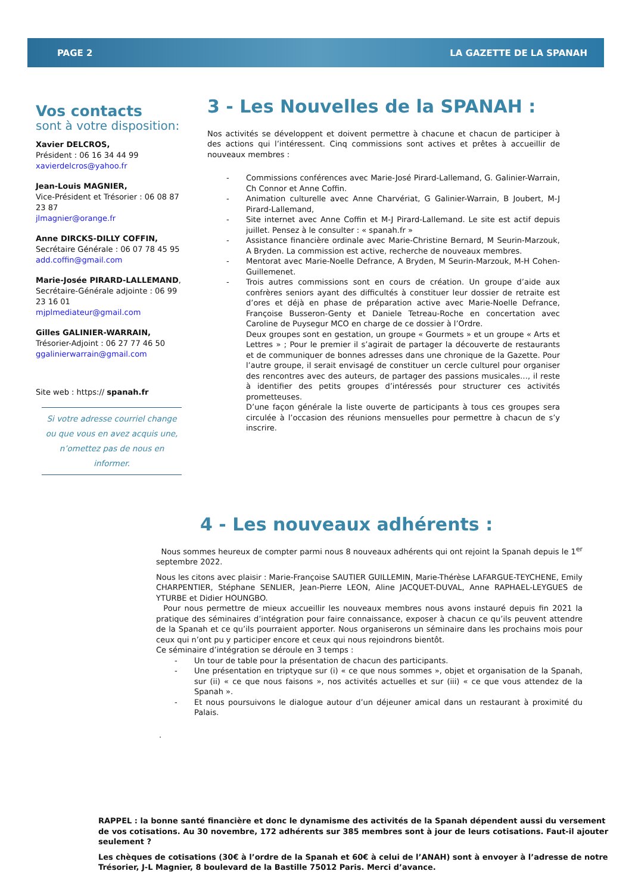PAGE 2 LA GAZETTE DE LA SPANAH
Vos contacts
sont à votre disposition:
Xavier DELCROS,
Président : 06 16 34 44 99
xavierdelcros@yahoo.fr
Jean-Louis MAGNIER,
Vice-Président et Trésorier : 06 08 87 23 87
jlmagnier@orange.fr
Anne DIRCKS-DILLY COFFIN,
Secrétaire Générale : 06 07 78 45 95
add.coffin@gmail.com
Marie-Josée PIRARD-LALLEMAND,
Secrétaire-Générale adjointe : 06 99 23 16 01
mjplmediateur@gmail.com
Gilles GALINIER-WARRAIN,
Trésorier-Adjoint : 06 27 77 46 50
ggalinierwarrain@gmail.com
Site web : https:// spanah.fr
Si votre adresse courriel change ou que vous en avez acquis une, n’omettez pas de nous en informer.
3 - Les Nouvelles de la SPANAH :
Nos activités se développent et doivent permettre à chacune et chacun de participer à des actions qui l’intéressent. Cinq commissions sont actives et prêtes à accueillir de nouveaux membres :
- Commissions conférences avec Marie-José Pirard-Lallemand, G. Galinier-Warrain, Ch Connor et Anne Coffin.
- Animation culturelle avec Anne Charvériat, G Galinier-Warrain, B Joubert, M-J Pirard-Lallemand,
- Site internet avec Anne Coffin et M-J Pirard-Lallemand. Le site est actif depuis juillet. Pensez à le consulter : « spanah.fr »
- Assistance financière ordinale avec Marie-Christine Bernard, M Seurin-Marzouk, A Bryden. La commission est active, recherche de nouveaux membres.
- Mentorat avec Marie-Noelle Defrance, A Bryden, M Seurin-Marzouk, M-H Cohen-Guillemenet.
- Trois autres commissions sont en cours de création. Un groupe d’aide aux confrères seniors ayant des difficultés à constituer leur dossier de retraite est d’ores et déjà en phase de préparation active avec Marie-Noelle Defrance, Françoise Busseron-Genty et Daniele Tetreau-Roche en concertation avec Caroline de Puysegur MCO en charge de ce dossier à l’Ordre.
Deux groupes sont en gestation, un groupe « Gourmets » et un groupe « Arts et Lettres » ; Pour le premier il s’agirait de partager la découverte de restaurants et de communiquer de bonnes adresses dans une chronique de la Gazette. Pour l’autre groupe, il serait envisagé de constituer un cercle culturel pour organiser des rencontres avec des auteurs, de partager des passions musicales…, il reste à identifier des petits groupes d’intéressés pour structurer ces activités prometteuses.
D’une façon générale la liste ouverte de participants à tous ces groupes sera circulée à l’occasion des réunions mensuelles pour permettre à chacun de s’y inscrire.
4 - Les nouveaux adhérents :
Nous sommes heureux de compter parmi nous 8 nouveaux adhérents qui ont rejoint la Spanah depuis le 1<sup>er</sup> septembre 2022.
Nous les citons avec plaisir : Marie-Françoise SAUTIER GUILLEMIN, Marie-Thérèse LAFARGUE-TEYCHENE, Emily CHARPENTIER, Stéphane SENLIER, Jean-Pierre LEON, Aline JACQUET-DUVAL, Anne RAPHAEL-LEYGUES de YTURBE et Didier HOUNGBO.
Pour nous permettre de mieux accueillir les nouveaux membres nous avons instauré depuis fin 2021 la pratique des séminaires d’intégration pour faire connaissance, exposer à chacun ce qu’ils peuvent attendre de la Spanah et ce qu’ils pourraient apporter. Nous organiserons un séminaire dans les prochains mois pour ceux qui n’ont pu y participer encore et ceux qui nous rejoindrons bientôt.
Ce séminaire d’intégration se déroule en 3 temps :
- Un tour de table pour la présentation de chacun des participants.
- Une présentation en triptyque sur (i) « ce que nous sommes », objet et organisation de la Spanah, sur (ii) « ce que nous faisons », nos activités actuelles et sur (iii) « ce que vous attendez de la Spanah ».
- Et nous poursuivons le dialogue autour d’un déjeuner amical dans un restaurant à proximité du Palais.
.
RAPPEL : la bonne santé financière et donc le dynamisme des activités de la Spanah dépendent aussi du versement de vos cotisations. Au 30 novembre, 172 adhérents sur 385 membres sont à jour de leurs cotisations. Faut-il ajouter seulement ?
Les chèques de cotisations (30€ à l’ordre de la Spanah et 60€ à celui de l’ANAH) sont à envoyer à l’adresse de notre Trésorier, J-L Magnier, 8 boulevard de la Bastille 75012 Paris. Merci d’avance.